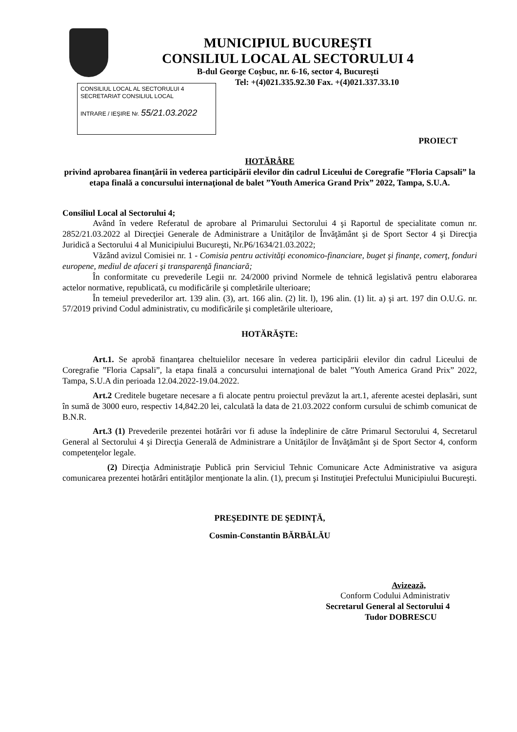MUNICIPIUL BUCUREŞTI
CONSILIUL LOCAL AL SECTORULUI 4
B-dul George Coşbuc, nr. 6-16, sector 4, Bucureşti
Tel: +(4)021.335.92.30 Fax. +(4)021.337.33.10
CONSILIUL LOCAL AL SECTORULUI 4
SECRETARIAT CONSILIUL LOCAL
INTRARE / IEŞIRE Nr. 55/21.03.2022
PROIECT
HOTĂRÂRE
privind aprobarea finanţării în vederea participării elevilor din cadrul Liceului de Coregrafie ”Floria Capsali” la etapa finală a concursului internaţional de balet ”Youth America Grand Prix” 2022, Tampa, S.U.A.
Consiliul Local al Sectorului 4;
Având în vedere Referatul de aprobare al Primarului Sectorului 4 şi Raportul de specialitate comun nr. 2852/21.03.2022 al Direcţiei Generale de Administrare a Unităţilor de Învăţământ şi de Sport Sector 4 şi Direcţia Juridică a Sectorului 4 al Municipiului Bucureşti, Nr.P6/1634/21.03.2022;
Văzând avizul Comisiei nr. 1 - Comisia pentru activităţi economico-financiare, buget şi finanţe, comerţ, fonduri europene, mediul de afaceri şi transparenţă financiară;
În conformitate cu prevederile Legii nr. 24/2000 privind Normele de tehnică legislativă pentru elaborarea actelor normative, republicată, cu modificările şi completările ulterioare;
În temeiul prevederilor art. 139 alin. (3), art. 166 alin. (2) lit. l), 196 alin. (1) lit. a) şi art. 197 din O.U.G. nr. 57/2019 privind Codul administrativ, cu modificările şi completările ulterioare,
HOTĂRĂŞTE:
Art.1. Se aprobă finanţarea cheltuielilor necesare în vederea participării elevilor din cadrul Liceului de Coregrafie ”Floria Capsali”, la etapa finală a concursului internaţional de balet ”Youth America Grand Prix” 2022, Tampa, S.U.A din perioada 12.04.2022-19.04.2022.
Art.2 Creditele bugetare necesare a fi alocate pentru proiectul prevăzut la art.1, aferente acestei deplasări, sunt în sumă de 3000 euro, respectiv 14,842.20 lei, calculată la data de 21.03.2022 conform cursului de schimb comunicat de B.N.R.
Art.3 (1) Prevederile prezentei hotărâri vor fi aduse la îndeplinire de către Primarul Sectorului 4, Secretarul General al Sectorului 4 şi Direcţia Generală de Administrare a Unităţilor de Învăţământ şi de Sport Sector 4, conform competenţelor legale.
(2) Direcţia Administraţie Publică prin Serviciul Tehnic Comunicare Acte Administrative va asigura comunicarea prezentei hotărâri entităţilor menţionate la alin. (1), precum şi Instituţiei Prefectului Municipiului Bucureşti.
PREŞEDINTE DE ŞEDINŢĂ,
Cosmin-Constantin BĂRBĂLĂU
Avizează,
Conform Codului Administrativ
Secretarul General al Sectorului 4
Tudor DOBRESCU